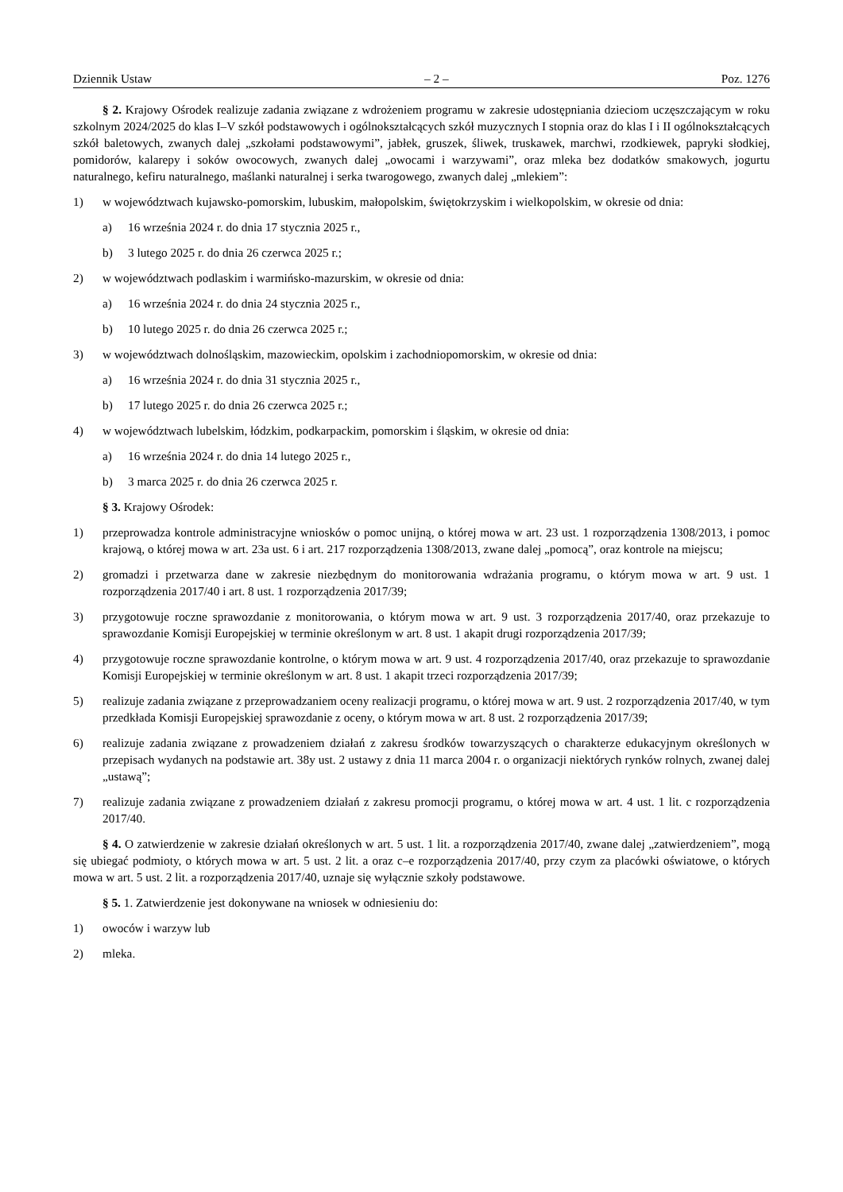Dziennik Ustaw – 2 – Poz. 1276
§ 2. Krajowy Ośrodek realizuje zadania związane z wdrożeniem programu w zakresie udostępniania dzieciom uczęszczającym w roku szkolnym 2024/2025 do klas I–V szkół podstawowych i ogólnokształcących szkół muzycznych I stopnia oraz do klas I i II ogólnokształcących szkół baletowych, zwanych dalej „szkołami podstawowymi”, jabłek, gruszek, śliwek, truskawek, marchwi, rzodkiewek, papryki słodkiej, pomidorów, kalarepy i soków owocowych, zwanych dalej „owocami i warzywami”, oraz mleka bez dodatków smakowych, jogurtu naturalnego, kefiru naturalnego, maślanki naturalnej i serka twarogowego, zwanych dalej „mlekiem”:
1) w województwach kujawsko-pomorskim, lubuskim, małopolskim, świętokrzyskim i wielkopolskim, w okresie od dnia:
a) 16 września 2024 r. do dnia 17 stycznia 2025 r.,
b) 3 lutego 2025 r. do dnia 26 czerwca 2025 r.;
2) w województwach podlaskim i warmińsko-mazurskim, w okresie od dnia:
a) 16 września 2024 r. do dnia 24 stycznia 2025 r.,
b) 10 lutego 2025 r. do dnia 26 czerwca 2025 r.;
3) w województwach dolnośląskim, mazowieckim, opolskim i zachodniopomorskim, w okresie od dnia:
a) 16 września 2024 r. do dnia 31 stycznia 2025 r.,
b) 17 lutego 2025 r. do dnia 26 czerwca 2025 r.;
4) w województwach lubelskim, łódzkim, podkarpackim, pomorskim i śląskim, w okresie od dnia:
a) 16 września 2024 r. do dnia 14 lutego 2025 r.,
b) 3 marca 2025 r. do dnia 26 czerwca 2025 r.
§ 3. Krajowy Ośrodek:
1) przeprowadza kontrole administracyjne wniosków o pomoc unijną, o której mowa w art. 23 ust. 1 rozporządzenia 1308/2013, i pomoc krajową, o której mowa w art. 23a ust. 6 i art. 217 rozporządzenia 1308/2013, zwane dalej „pomocą”, oraz kontrole na miejscu;
2) gromadzi i przetwarza dane w zakresie niezbędnym do monitorowania wdrażania programu, o którym mowa w art. 9 ust. 1 rozporządzenia 2017/40 i art. 8 ust. 1 rozporządzenia 2017/39;
3) przygotowuje roczne sprawozdanie z monitorowania, o którym mowa w art. 9 ust. 3 rozporządzenia 2017/40, oraz przekazuje to sprawozdanie Komisji Europejskiej w terminie określonym w art. 8 ust. 1 akapit drugi rozporządzenia 2017/39;
4) przygotowuje roczne sprawozdanie kontrolne, o którym mowa w art. 9 ust. 4 rozporządzenia 2017/40, oraz przekazuje to sprawozdanie Komisji Europejskiej w terminie określonym w art. 8 ust. 1 akapit trzeci rozporządzenia 2017/39;
5) realizuje zadania związane z przeprowadzaniem oceny realizacji programu, o której mowa w art. 9 ust. 2 rozporządzenia 2017/40, w tym przedkłada Komisji Europejskiej sprawozdanie z oceny, o którym mowa w art. 8 ust. 2 rozporządzenia 2017/39;
6) realizuje zadania związane z prowadzeniem działań z zakresu środków towarzyszących o charakterze edukacyjnym określonych w przepisach wydanych na podstawie art. 38y ust. 2 ustawy z dnia 11 marca 2004 r. o organizacji niektórych rynków rolnych, zwanej dalej „ustawą”;
7) realizuje zadania związane z prowadzeniem działań z zakresu promocji programu, o której mowa w art. 4 ust. 1 lit. c rozporządzenia 2017/40.
§ 4. O zatwierdzenie w zakresie działań określonych w art. 5 ust. 1 lit. a rozporządzenia 2017/40, zwane dalej „zatwierdzeniem”, mogą się ubiegać podmioty, o których mowa w art. 5 ust. 2 lit. a oraz c–e rozporządzenia 2017/40, przy czym za placówki oświatowe, o których mowa w art. 5 ust. 2 lit. a rozporządzenia 2017/40, uznaje się wyłącznie szkoły podstawowe.
§ 5. 1. Zatwierdzenie jest dokonywane na wniosek w odniesieniu do:
1) owoców i warzyw lub
2) mleka.